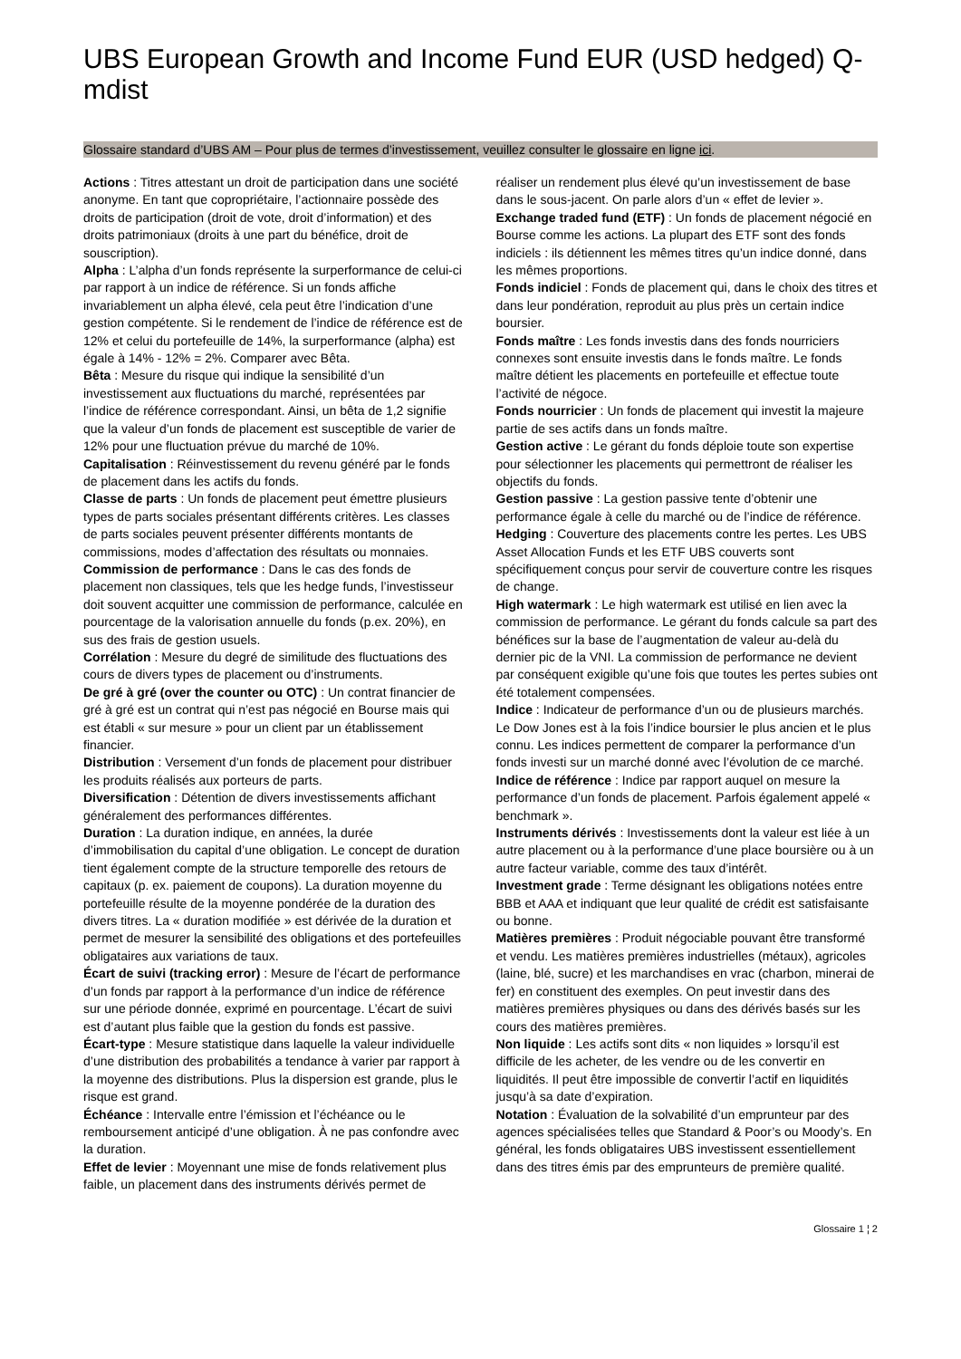UBS European Growth and Income Fund EUR (USD hedged) Q-mdist
Glossaire standard d’UBS AM – Pour plus de termes d’investissement, veuillez consulter le glossaire en ligne ici.
Actions : Titres attestant un droit de participation dans une société anonyme. En tant que copropriétaire, l’actionnaire possède des droits de participation (droit de vote, droit d’information) et des droits patrimoniaux (droits à une part du bénéfice, droit de souscription).
Alpha : L’alpha d’un fonds représente la surperformance de celui-ci par rapport à un indice de référence. Si un fonds affiche invariablement un alpha élevé, cela peut être l’indication d’une gestion compétente. Si le rendement de l’indice de référence est de 12% et celui du portefeuille de 14%, la surperformance (alpha) est égale à 14% - 12% = 2%. Comparer avec Bêta.
Bêta : Mesure du risque qui indique la sensibilité d’un investissement aux fluctuations du marché, représentées par l’indice de référence correspondant. Ainsi, un bêta de 1,2 signifie que la valeur d’un fonds de placement est susceptible de varier de 12% pour une fluctuation prévue du marché de 10%.
Capitalisation : Réinvestissement du revenu généré par le fonds de placement dans les actifs du fonds.
Classe de parts : Un fonds de placement peut émettre plusieurs types de parts sociales présentant différents critères. Les classes de parts sociales peuvent présenter différents montants de commissions, modes d’affectation des résultats ou monnaies.
Commission de performance : Dans le cas des fonds de placement non classiques, tels que les hedge funds, l’investisseur doit souvent acquitter une commission de performance, calculée en pourcentage de la valorisation annuelle du fonds (p.ex. 20%), en sus des frais de gestion usuels.
Corrélation : Mesure du degré de similitude des fluctuations des cours de divers types de placement ou d’instruments.
De gré à gré (over the counter ou OTC) : Un contrat financier de gré à gré est un contrat qui n’est pas négocié en Bourse mais qui est établi « sur mesure » pour un client par un établissement financier.
Distribution : Versement d’un fonds de placement pour distribuer les produits réalisés aux porteurs de parts.
Diversification : Détention de divers investissements affichant généralement des performances différentes.
Duration : La duration indique, en années, la durée d’immobilisation du capital d’une obligation. Le concept de duration tient également compte de la structure temporelle des retours de capitaux (p. ex. paiement de coupons). La duration moyenne du portefeuille résulte de la moyenne pondérée de la duration des divers titres. La « duration modifiée » est dérivée de la duration et permet de mesurer la sensibilité des obligations et des portefeuilles obligataires aux variations de taux.
Écart de suivi (tracking error) : Mesure de l’écart de performance d’un fonds par rapport à la performance d’un indice de référence sur une période donnée, exprimé en pourcentage. L’écart de suivi est d’autant plus faible que la gestion du fonds est passive.
Écart-type : Mesure statistique dans laquelle la valeur individuelle d’une distribution des probabilités a tendance à varier par rapport à la moyenne des distributions. Plus la dispersion est grande, plus le risque est grand.
Échéance : Intervalle entre l’émission et l’échéance ou le remboursement anticipé d’une obligation. À ne pas confondre avec la duration.
Effet de levier : Moyennant une mise de fonds relativement plus faible, un placement dans des instruments dérivés permet de réaliser un rendement plus élevé qu’un investissement de base dans le sous-jacent. On parle alors d’un « effet de levier ».
Exchange traded fund (ETF) : Un fonds de placement négocié en Bourse comme les actions. La plupart des ETF sont des fonds indiciels : ils détiennent les mêmes titres qu’un indice donné, dans les mêmes proportions.
Fonds indiciel : Fonds de placement qui, dans le choix des titres et dans leur pondération, reproduit au plus près un certain indice boursier.
Fonds maître : Les fonds investis dans des fonds nourriciers connexes sont ensuite investis dans le fonds maître. Le fonds maître détient les placements en portefeuille et effectue toute l’activité de négoce.
Fonds nourricier : Un fonds de placement qui investit la majeure partie de ses actifs dans un fonds maître.
Gestion active : Le gérant du fonds déploie toute son expertise pour sélectionner les placements qui permettront de réaliser les objectifs du fonds.
Gestion passive : La gestion passive tente d’obtenir une performance égale à celle du marché ou de l’indice de référence.
Hedging : Couverture des placements contre les pertes. Les UBS Asset Allocation Funds et les ETF UBS couverts sont spécifiquement conçus pour servir de couverture contre les risques de change.
High watermark : Le high watermark est utilisé en lien avec la commission de performance. Le gérant du fonds calcule sa part des bénéfices sur la base de l’augmentation de valeur au-delà du dernier pic de la VNI. La commission de performance ne devient par conséquent exigible qu’une fois que toutes les pertes subies ont été totalement compensées.
Indice : Indicateur de performance d’un ou de plusieurs marchés. Le Dow Jones est à la fois l’indice boursier le plus ancien et le plus connu. Les indices permettent de comparer la performance d’un fonds investi sur un marché donné avec l’évolution de ce marché.
Indice de référence : Indice par rapport auquel on mesure la performance d’un fonds de placement. Parfois également appelé « benchmark ».
Instruments dérivés : Investissements dont la valeur est liée à un autre placement ou à la performance d’une place boursière ou à un autre facteur variable, comme des taux d’intérêt.
Investment grade : Terme désignant les obligations notées entre BBB et AAA et indiquant que leur qualité de crédit est satisfaisante ou bonne.
Matières premières : Produit négociable pouvant être transformé et vendu. Les matières premières industrielles (métaux), agricoles (laine, blé, sucre) et les marchandises en vrac (charbon, minerai de fer) en constituent des exemples. On peut investir dans des matières premières physiques ou dans des dérivés basés sur les cours des matières premières.
Non liquide : Les actifs sont dits « non liquides » lorsqu’il est difficile de les acheter, de les vendre ou de les convertir en liquidités. Il peut être impossible de convertir l’actif en liquidités jusqu’à sa date d’expiration.
Notation : Évaluation de la solvabilité d’un emprunteur par des agences spécialisées telles que Standard & Poor’s ou Moody’s. En général, les fonds obligataires UBS investissent essentiellement dans des titres émis par des emprunteurs de première qualité.
Glossaire 1 ¦ 2